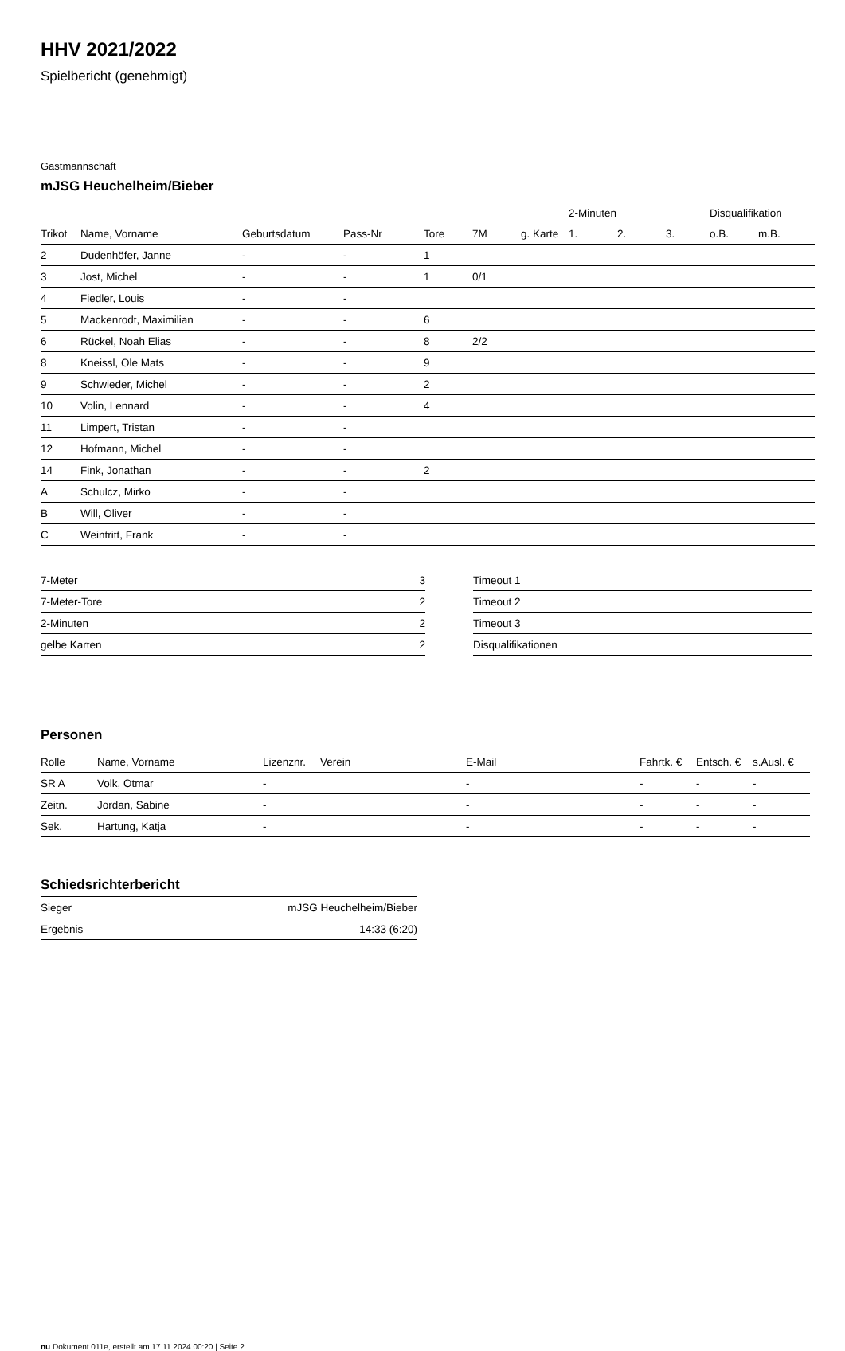HHV 2021/2022
Spielbericht (genehmigt)
Gastmannschaft
mJSG Heuchelheim/Bieber
| | | | | | | | 2-Minuten | | | Disqualifikation | |
| --- | --- | --- | --- | --- | --- | --- | --- | --- | --- | --- | --- |
| Trikot | Name, Vorname | Geburtsdatum | Pass-Nr | Tore | 7M | g. Karte | 1. | 2. | 3. | o.B. | m.B. |
| 2 | Dudenhöfer, Janne | - | - | 1 | | | | | | | |
| 3 | Jost, Michel | - | - | 1 | 0/1 | | | | | | |
| 4 | Fiedler, Louis | - | - | | | | | | | | |
| 5 | Mackenrodt, Maximilian | - | - | 6 | | | | | | | |
| 6 | Rückel, Noah Elias | - | - | 8 | 2/2 | | | | | | |
| 8 | Kneissl, Ole Mats | - | - | 9 | | | | | | | |
| 9 | Schwieder, Michel | - | - | 2 | | | | | | | |
| 10 | Volin, Lennard | - | - | 4 | | | | | | | |
| 11 | Limpert, Tristan | - | - | | | | | | | | |
| 12 | Hofmann, Michel | - | - | | | | | | | | |
| 14 | Fink, Jonathan | - | - | 2 | | | | | | | |
| A | Schulcz, Mirko | - | - | | | | | | | | |
| B | Will, Oliver | - | - | | | | | | | | |
| C | Weintritt, Frank | - | - | | | | | | | | |
| 7-Meter | 3 |
| 7-Meter-Tore | 2 |
| 2-Minuten | 2 |
| gelbe Karten | 2 |
| Timeout 1 |
| Timeout 2 |
| Timeout 3 |
| Disqualifikationen |
Personen
| Rolle | Name, Vorname | Lizenznr. | Verein | E-Mail | Fahrtk. € | Entsch. € | s.Ausl. € |
| --- | --- | --- | --- | --- | --- | --- | --- |
| SR A | Volk, Otmar | - | | - | - | - | - |
| Zeitn. | Jordan, Sabine | - | | - | - | - | - |
| Sek. | Hartung, Katja | - | | - | - | - | - |
Schiedsrichterbericht
| Sieger | mJSG Heuchelheim/Bieber |
| Ergebnis | 14:33 (6:20) |
nu.Dokument 011e, erstellt am 17.11.2024 00:20 | Seite 2